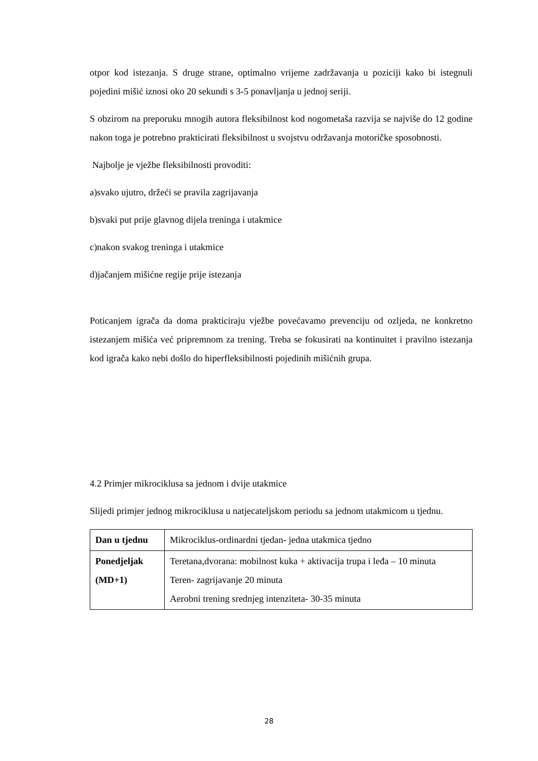otpor kod istezanja. S druge strane, optimalno vrijeme zadržavanja u poziciji kako bi istegnuli pojedini mišić iznosi oko 20 sekundi s 3-5 ponavljanja u jednoj seriji.
S obzirom na preporuku mnogih autora fleksibilnost kod nogometaša razvija se najviše do 12 godine nakon toga je potrebno prakticirati fleksibilnost u svojstvu održavanja motoričke sposobnosti.
Najbolje je vježbe fleksibilnosti provoditi:
a)svako ujutro, držeći se pravila zagrijavanja
b)svaki put prije glavnog dijela treninga i utakmice
c)nakon svakog treninga i utakmice
d)jačanjem mišićne regije prije istezanja
Poticanjem igrača da doma prakticiraju vježbe povećavamo prevenciju od ozljeda, ne konkretno istezanjem mišića već pripremnom za trening. Treba se fokusirati na kontinuitet i pravilno istezanja kod igrača kako nebi došlo do hiperfleksibilnosti pojedinih mišićnih grupa.
4.2 Primjer mikrociklusa sa jednom i dvije utakmice
Slijedi primjer jednog mikrociklusa u natjecateljskom periodu sa jednom utakmicom u tjednu.
| Dan u tjednu | Mikrociklus-ordinardni tjedan- jedna utakmica tjedno |
| Ponedjeljak (MD+1) | Teretana,dvorana: mobilnost kuka + aktivacija trupa i leđa – 10 minuta Teren- zagrijavanje 20 minuta Aerobni trening srednjeg intenziteta- 30-35 minuta |
28